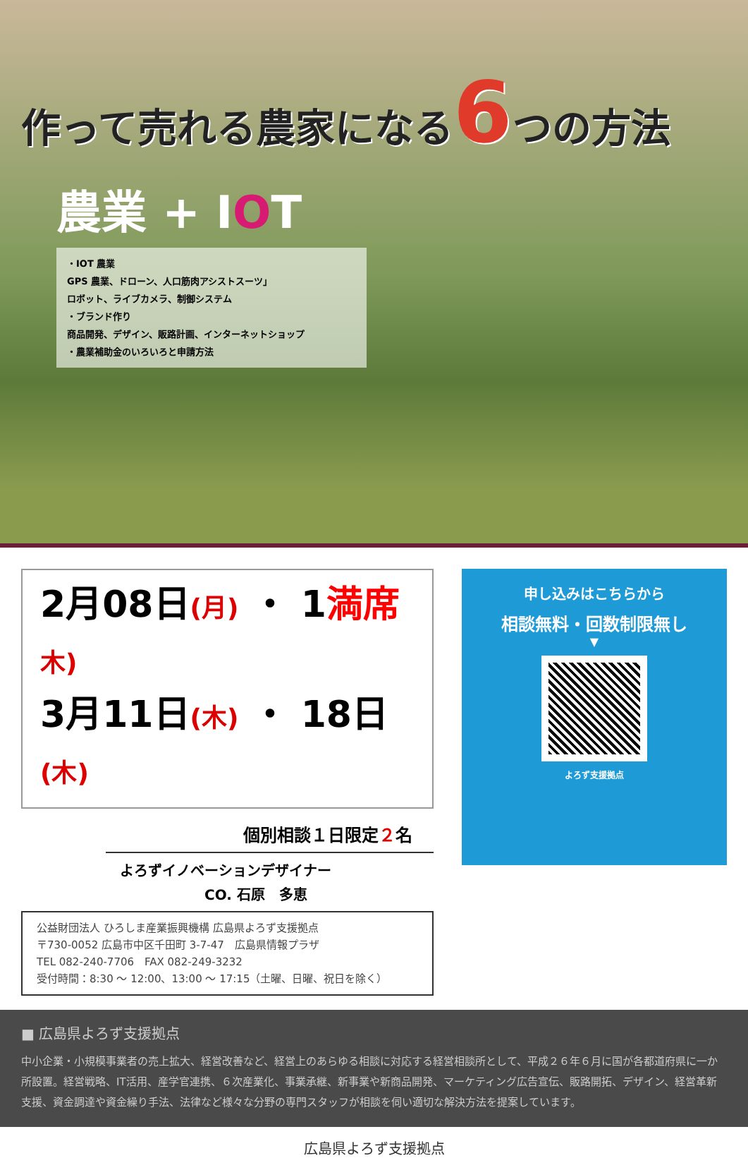作って売れる農家になる6つの方法
農業 + IOT
・IOT 農業
GPS 農業、ドローン、人口筋肉アシストスーツ」
ロボット、ライブカメラ、制御システム
・ブランド作り
商品開発、デザイン、販路計画、インターネットショップ
・農業補助金のいろいろと申請方法
2月08日(月) ・ 1満席 木)
3月11日(木) ・ 18日(木)
個別相談１日限定２名
よろずイノベーションデザイナー
　　　　　　CO. 石原　多恵
公益財団法人 ひろしま産業振興機構 広島県よろず支援拠点
〒730-0052 広島市中区千田町 3-7-47　広島県情報プラザ
TEL 082-240-7706　FAX 082-249-3232
受付時間：8:30 ～ 12:00、13:00 ～ 17:15（土曜、日曜、祝日を除く）
申し込みはこちらから
相談無料・回数制限無し
▼
よろず支援拠点
■ 広島県よろず支援拠点
中小企業・小規模事業者の売上拡大、経営改善など、経営上のあらゆる相談に対応する経営相談所として、平成２６年６月に国が各都道府県に一か所設置。経営戦略、IT活用、産学官連携、６次産業化、事業承継、新事業や新商品開発、マーケティング広告宣伝、販路開拓、デザイン、経営革新支援、資金調達や資金繰り手法、法律など様々な分野の専門スタッフが相談を伺い適切な解決方法を提案しています。
広島県よろず支援拠点